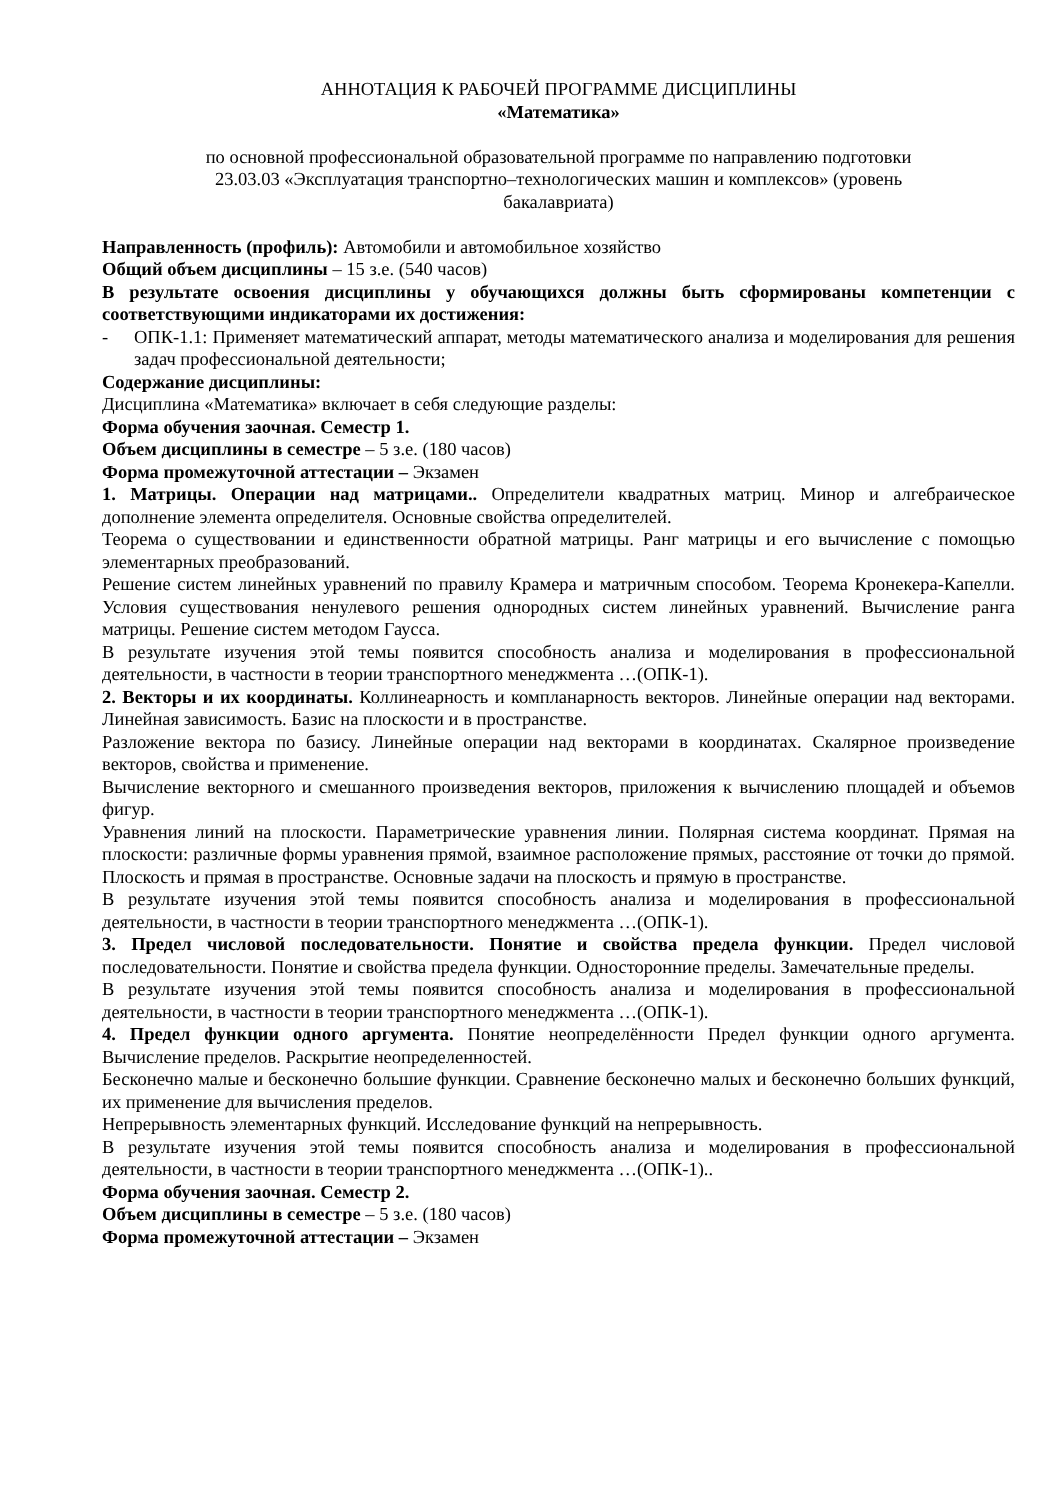АННОТАЦИЯ К РАБОЧЕЙ ПРОГРАММЕ ДИСЦИПЛИНЫ
«Математика»
по основной профессиональной образовательной программе по направлению подготовки
23.03.03 «Эксплуатация транспортно–технологических машин и комплексов» (уровень
бакалавриата)
Направленность (профиль): Автомобили и автомобильное хозяйство
Общий объем дисциплины – 15 з.е. (540 часов)
В результате освоения дисциплины у обучающихся должны быть сформированы компетенции с соответствующими индикаторами их достижения:
- ОПК-1.1: Применяет математический аппарат, методы математического анализа и моделирования для решения задач профессиональной деятельности;
Содержание дисциплины:
Дисциплина «Математика» включает в себя следующие разделы:
Форма обучения заочная. Семестр 1.
Объем дисциплины в семестре – 5 з.е. (180 часов)
Форма промежуточной аттестации – Экзамен
1. Матрицы. Операции над матрицами.. Определители квадратных матриц. Минор и алгебраическое дополнение элемента определителя. Основные свойства определителей.
Теорема о существовании и единственности обратной матрицы. Ранг матрицы и его вычисление с помощью элементарных преобразований.
Решение систем линейных уравнений по правилу Крамера и матричным способом. Теорема Кронекера-Капелли. Условия существования ненулевого решения однородных систем линейных уравнений. Вычисление ранга матрицы. Решение систем методом Гаусса.
В результате изучения этой темы появится способность анализа и моделирования в профессиональной деятельности, в частности в теории транспортного менеджмента …(ОПК-1).
2. Векторы и их координаты. Коллинеарность и компланарность векторов. Линейные операции над векторами. Линейная зависимость. Базис на плоскости и в пространстве.
Разложение вектора по базису. Линейные операции над векторами в координатах. Скалярное произведение векторов, свойства и применение.
Вычисление векторного и смешанного произведения векторов, приложения к вычислению площадей и объемов фигур.
Уравнения линий на плоскости. Параметрические уравнения линии. Полярная система координат. Прямая на плоскости: различные формы уравнения прямой, взаимное расположение прямых, расстояние от точки до прямой. Плоскость и прямая в пространстве. Основные задачи на плоскость и прямую в пространстве.
В результате изучения этой темы появится способность анализа и моделирования в профессиональной деятельности, в частности в теории транспортного менеджмента …(ОПК-1).
3. Предел числовой последовательности. Понятие и свойства предела функции. Предел числовой последовательности. Понятие и свойства предела функции. Односторонние пределы. Замечательные пределы.
В результате изучения этой темы появится способность анализа и моделирования в профессиональной деятельности, в частности в теории транспортного менеджмента …(ОПК-1).
4. Предел функции одного аргумента. Понятие неопределённости Предел функции одного аргумента. Вычисление пределов. Раскрытие неопределенностей.
Бесконечно малые и бесконечно большие функции. Сравнение бесконечно малых и бесконечно больших функций, их применение для вычисления пределов.
Непрерывность элементарных функций. Исследование функций на непрерывность.
В результате изучения этой темы появится способность анализа и моделирования в профессиональной деятельности, в частности в теории транспортного менеджмента …(ОПК-1)..
Форма обучения заочная. Семестр 2.
Объем дисциплины в семестре – 5 з.е. (180 часов)
Форма промежуточной аттестации – Экзамен